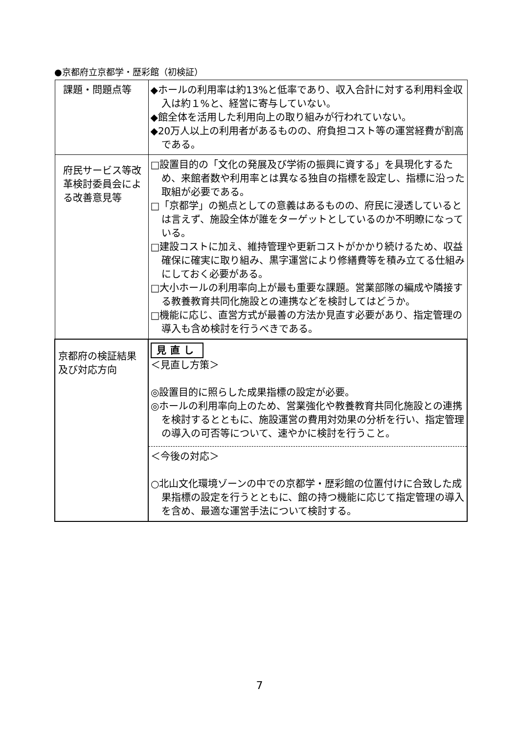●京都府立京都学・歴彩館（初検証）
| 課題・問題点等 | ◆ホールの利用率は約13%と低率であり、収入合計に対する利用料金収入は約１%と、経営に寄与していない。 ◆館全体を活用した利用向上の取り組みが行われていない。 ◆20万人以上の利用者があるものの、府負担コスト等の運営経費が割高である。 |
| 府民サービス等改革検討委員会による改善意見等 | □設置目的の「文化の発展及び学術の振興に資する」を具現化するため、来館者数や利用率とは異なる独自の指標を設定し、指標に沿った取組が必要である。 □「京都学」の拠点としての意義はあるものの、府民に浸透しているとは言えず、施設全体が誰をターゲットとしているのか不明瞭になっている。 □建設コストに加え、維持管理や更新コストがかかり続けるため、収益確保に確実に取り組み、黒字運営により修繕費等を積み立てる仕組みにしておく必要がある。 □大小ホールの利用率向上が最も重要な課題。営業部隊の編成や隣接する教養教育共同化施設との連携などを検討してはどうか。 □機能に応じ、直営方式が最善の方法か見直す必要があり、指定管理の導入も含め検討を行うべきである。 |
| 京都府の検証結果及び対応方向 | 見直し ＜見直し方策＞ ◎設置目的に照らした成果指標の設定が必要。 ◎ホールの利用率向上のため、営業強化や教養教育共同化施設との連携を検討するとともに、施設運営の費用対効果の分析を行い、指定管理の導入の可否等について、速やかに検討を行うこと。 ＜今後の対応＞ ○北山文化環境ゾーンの中での京都学・歴彩館の位置付けに合致した成果指標の設定を行うとともに、館の持つ機能に応じて指定管理の導入を含め、最適な運営手法について検討する。 |
7